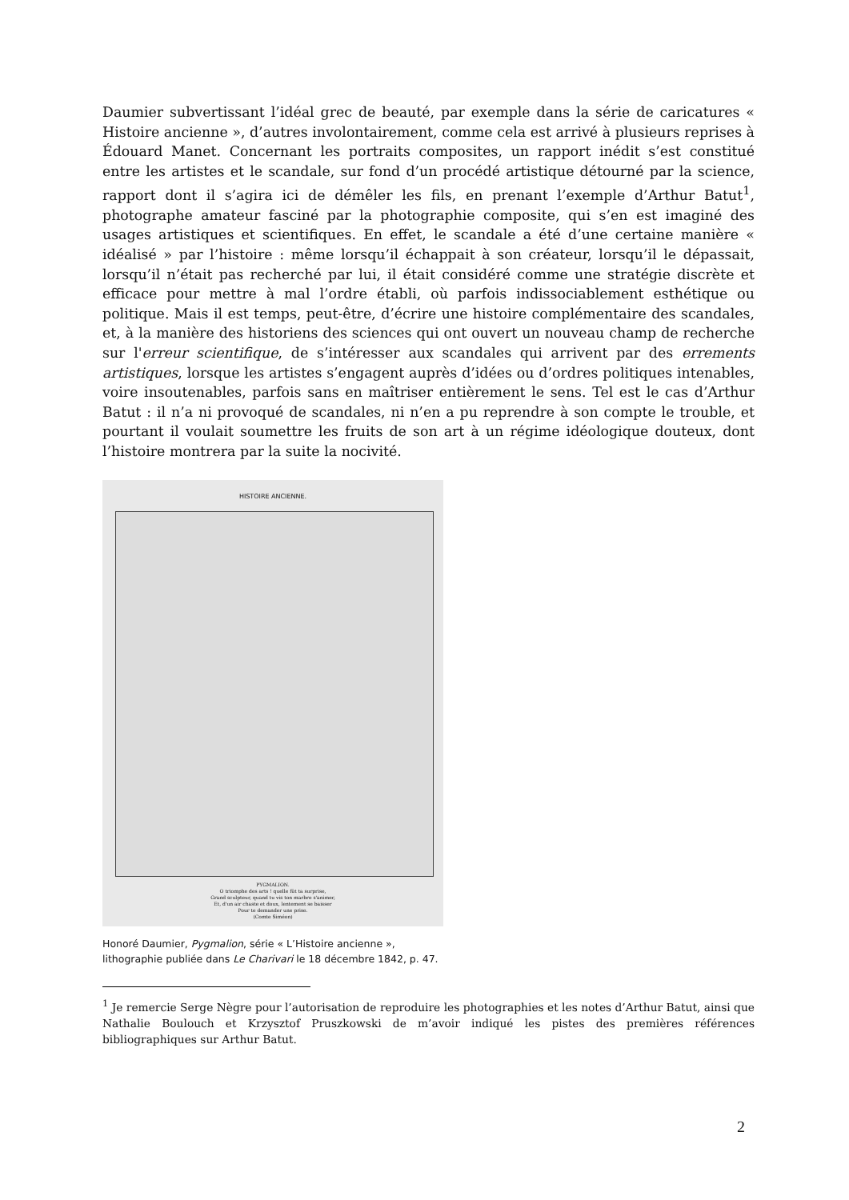Daumier subvertissant l’idéal grec de beauté, par exemple dans la série de caricatures « Histoire ancienne », d’autres involontairement, comme cela est arrivé à plusieurs reprises à Édouard Manet. Concernant les portraits composites, un rapport inédit s’est constitué entre les artistes et le scandale, sur fond d’un procédé artistique détourné par la science, rapport dont il s’agira ici de démêler les fils, en prenant l’exemple d’Arthur Batut<sup>1</sup>, photographe amateur fasciné par la photographie composite, qui s’en est imaginé des usages artistiques et scientifiques. En effet, le scandale a été d’une certaine manière « idéalisé » par l’histoire : même lorsqu’il échappait à son créateur, lorsqu’il le dépassait, lorsqu’il n’était pas recherché par lui, il était considéré comme une stratégie discrète et efficace pour mettre à mal l’ordre établi, où parfois indissociablement esthétique ou politique. Mais il est temps, peut-être, d’écrire une histoire complémentaire des scandales, et, à la manière des historiens des sciences qui ont ouvert un nouveau champ de recherche sur l'erreur scientifique, de s’intéresser aux scandales qui arrivent par des errements artistiques, lorsque les artistes s’engagent auprès d’idées ou d’ordres politiques intenables, voire insoutenables, parfois sans en maîtriser entièrement le sens. Tel est le cas d’Arthur Batut : il n’a ni provoqué de scandales, ni n’en a pu reprendre à son compte le trouble, et pourtant il voulait soumettre les fruits de son art à un régime idéologique douteux, dont l’histoire montrera par la suite la nocivité.
HISTOIRE ANCIENNE.
PYGMALION.
O triomphe des arts ! quelle fût ta surprise,
Grand sculpteur, quand tu vis ton marbre s'animer,
Et, d'un air chaste et doux, lentement se baisser
Pour te demander une prise.
(Comte Siméon)
Honoré Daumier, Pygmalion, série « L’Histoire ancienne »,
lithographie publiée dans Le Charivari le 18 décembre 1842, p. 47.
<sup>1</sup> Je remercie Serge Nègre pour l’autorisation de reproduire les photographies et les notes d’Arthur Batut, ainsi que Nathalie Boulouch et Krzysztof Pruszkowski de m’avoir indiqué les pistes des premières références bibliographiques sur Arthur Batut.
2